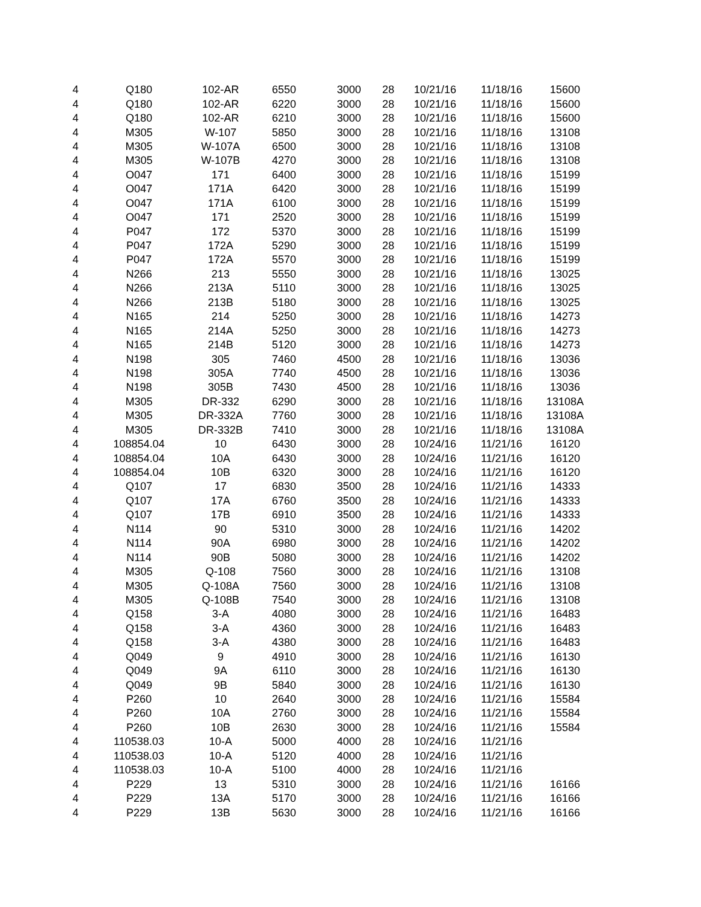| 4 | Q180 | 102-AR | 6550 | 3000 | 28 | 10/21/16 | 11/18/16 | 15600 |
| 4 | Q180 | 102-AR | 6220 | 3000 | 28 | 10/21/16 | 11/18/16 | 15600 |
| 4 | Q180 | 102-AR | 6210 | 3000 | 28 | 10/21/16 | 11/18/16 | 15600 |
| 4 | M305 | W-107 | 5850 | 3000 | 28 | 10/21/16 | 11/18/16 | 13108 |
| 4 | M305 | W-107A | 6500 | 3000 | 28 | 10/21/16 | 11/18/16 | 13108 |
| 4 | M305 | W-107B | 4270 | 3000 | 28 | 10/21/16 | 11/18/16 | 13108 |
| 4 | O047 | 171 | 6400 | 3000 | 28 | 10/21/16 | 11/18/16 | 15199 |
| 4 | O047 | 171A | 6420 | 3000 | 28 | 10/21/16 | 11/18/16 | 15199 |
| 4 | O047 | 171A | 6100 | 3000 | 28 | 10/21/16 | 11/18/16 | 15199 |
| 4 | O047 | 171 | 2520 | 3000 | 28 | 10/21/16 | 11/18/16 | 15199 |
| 4 | P047 | 172 | 5370 | 3000 | 28 | 10/21/16 | 11/18/16 | 15199 |
| 4 | P047 | 172A | 5290 | 3000 | 28 | 10/21/16 | 11/18/16 | 15199 |
| 4 | P047 | 172A | 5570 | 3000 | 28 | 10/21/16 | 11/18/16 | 15199 |
| 4 | N266 | 213 | 5550 | 3000 | 28 | 10/21/16 | 11/18/16 | 13025 |
| 4 | N266 | 213A | 5110 | 3000 | 28 | 10/21/16 | 11/18/16 | 13025 |
| 4 | N266 | 213B | 5180 | 3000 | 28 | 10/21/16 | 11/18/16 | 13025 |
| 4 | N165 | 214 | 5250 | 3000 | 28 | 10/21/16 | 11/18/16 | 14273 |
| 4 | N165 | 214A | 5250 | 3000 | 28 | 10/21/16 | 11/18/16 | 14273 |
| 4 | N165 | 214B | 5120 | 3000 | 28 | 10/21/16 | 11/18/16 | 14273 |
| 4 | N198 | 305 | 7460 | 4500 | 28 | 10/21/16 | 11/18/16 | 13036 |
| 4 | N198 | 305A | 7740 | 4500 | 28 | 10/21/16 | 11/18/16 | 13036 |
| 4 | N198 | 305B | 7430 | 4500 | 28 | 10/21/16 | 11/18/16 | 13036 |
| 4 | M305 | DR-332 | 6290 | 3000 | 28 | 10/21/16 | 11/18/16 | 13108A |
| 4 | M305 | DR-332A | 7760 | 3000 | 28 | 10/21/16 | 11/18/16 | 13108A |
| 4 | M305 | DR-332B | 7410 | 3000 | 28 | 10/21/16 | 11/18/16 | 13108A |
| 4 | 108854.04 | 10 | 6430 | 3000 | 28 | 10/24/16 | 11/21/16 | 16120 |
| 4 | 108854.04 | 10A | 6430 | 3000 | 28 | 10/24/16 | 11/21/16 | 16120 |
| 4 | 108854.04 | 10B | 6320 | 3000 | 28 | 10/24/16 | 11/21/16 | 16120 |
| 4 | Q107 | 17 | 6830 | 3500 | 28 | 10/24/16 | 11/21/16 | 14333 |
| 4 | Q107 | 17A | 6760 | 3500 | 28 | 10/24/16 | 11/21/16 | 14333 |
| 4 | Q107 | 17B | 6910 | 3500 | 28 | 10/24/16 | 11/21/16 | 14333 |
| 4 | N114 | 90 | 5310 | 3000 | 28 | 10/24/16 | 11/21/16 | 14202 |
| 4 | N114 | 90A | 6980 | 3000 | 28 | 10/24/16 | 11/21/16 | 14202 |
| 4 | N114 | 90B | 5080 | 3000 | 28 | 10/24/16 | 11/21/16 | 14202 |
| 4 | M305 | Q-108 | 7560 | 3000 | 28 | 10/24/16 | 11/21/16 | 13108 |
| 4 | M305 | Q-108A | 7560 | 3000 | 28 | 10/24/16 | 11/21/16 | 13108 |
| 4 | M305 | Q-108B | 7540 | 3000 | 28 | 10/24/16 | 11/21/16 | 13108 |
| 4 | Q158 | 3-A | 4080 | 3000 | 28 | 10/24/16 | 11/21/16 | 16483 |
| 4 | Q158 | 3-A | 4360 | 3000 | 28 | 10/24/16 | 11/21/16 | 16483 |
| 4 | Q158 | 3-A | 4380 | 3000 | 28 | 10/24/16 | 11/21/16 | 16483 |
| 4 | Q049 | 9 | 4910 | 3000 | 28 | 10/24/16 | 11/21/16 | 16130 |
| 4 | Q049 | 9A | 6110 | 3000 | 28 | 10/24/16 | 11/21/16 | 16130 |
| 4 | Q049 | 9B | 5840 | 3000 | 28 | 10/24/16 | 11/21/16 | 16130 |
| 4 | P260 | 10 | 2640 | 3000 | 28 | 10/24/16 | 11/21/16 | 15584 |
| 4 | P260 | 10A | 2760 | 3000 | 28 | 10/24/16 | 11/21/16 | 15584 |
| 4 | P260 | 10B | 2630 | 3000 | 28 | 10/24/16 | 11/21/16 | 15584 |
| 4 | 110538.03 | 10-A | 5000 | 4000 | 28 | 10/24/16 | 11/21/16 | |
| 4 | 110538.03 | 10-A | 5120 | 4000 | 28 | 10/24/16 | 11/21/16 | |
| 4 | 110538.03 | 10-A | 5100 | 4000 | 28 | 10/24/16 | 11/21/16 | |
| 4 | P229 | 13 | 5310 | 3000 | 28 | 10/24/16 | 11/21/16 | 16166 |
| 4 | P229 | 13A | 5170 | 3000 | 28 | 10/24/16 | 11/21/16 | 16166 |
| 4 | P229 | 13B | 5630 | 3000 | 28 | 10/24/16 | 11/21/16 | 16166 |